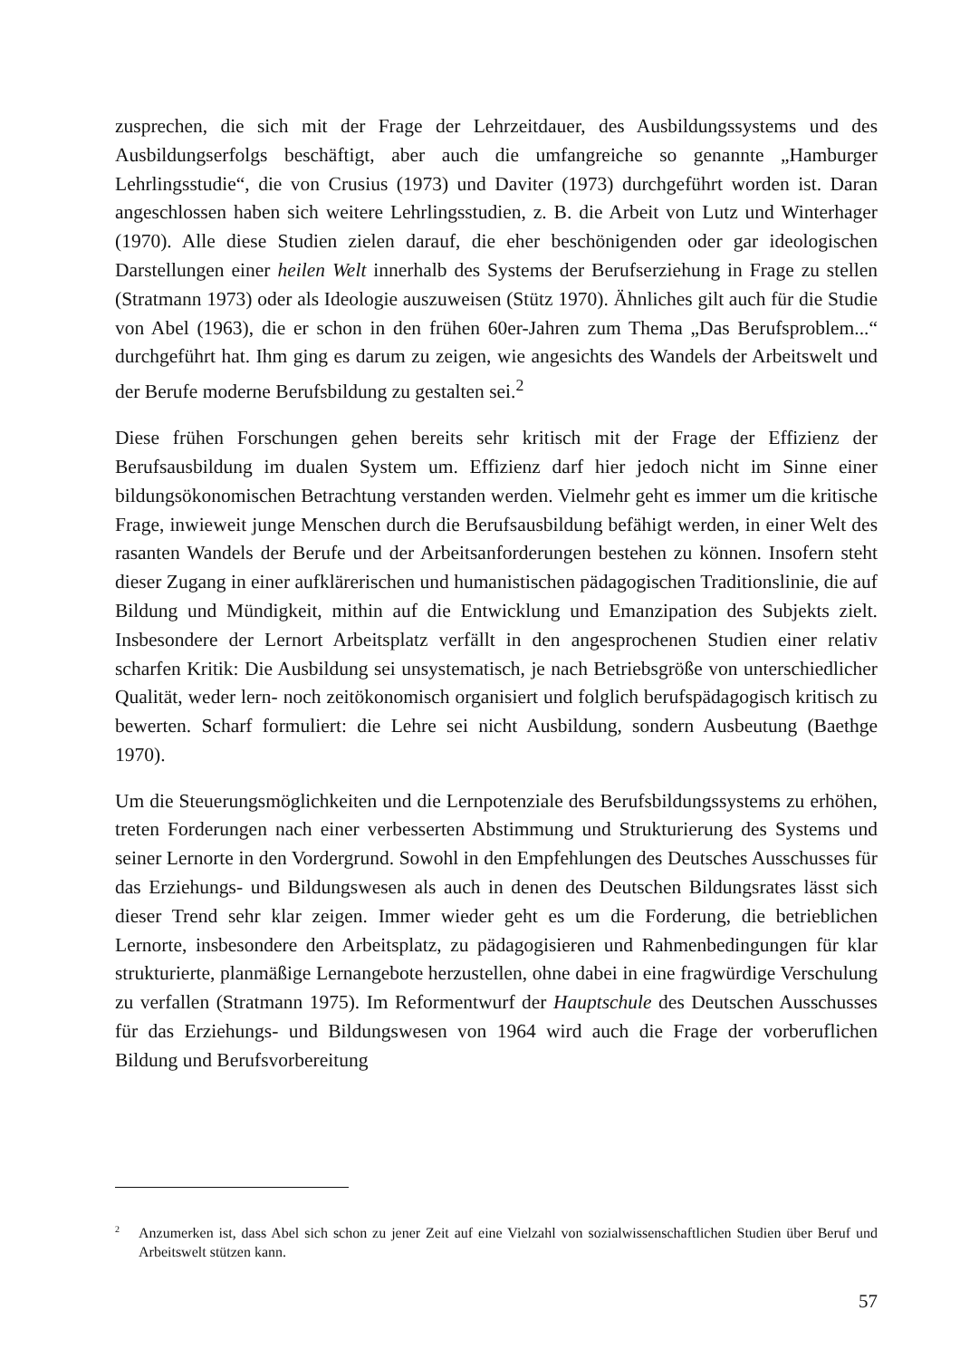zusprechen, die sich mit der Frage der Lehrzeitdauer, des Ausbildungssystems und des Ausbildungserfolgs beschäftigt, aber auch die umfangreiche so genannte „Hamburger Lehrlingsstudie“, die von Crusius (1973) und Daviter (1973) durchgeführt worden ist. Daran angeschlossen haben sich weitere Lehrlingsstudien, z. B. die Arbeit von Lutz und Winterhager (1970). Alle diese Studien zielen darauf, die eher beschönigenden oder gar ideologischen Darstellungen einer heilen Welt innerhalb des Systems der Berufserziehung in Frage zu stellen (Stratmann 1973) oder als Ideologie auszuweisen (Stütz 1970). Ähnliches gilt auch für die Studie von Abel (1963), die er schon in den frühen 60er-Jahren zum Thema „Das Berufsproblem...“ durchgeführt hat. Ihm ging es darum zu zeigen, wie angesichts des Wandels der Arbeitswelt und der Berufe moderne Berufsbildung zu gestalten sei.<sup>2</sup>
Diese frühen Forschungen gehen bereits sehr kritisch mit der Frage der Effizienz der Berufsausbildung im dualen System um. Effizienz darf hier jedoch nicht im Sinne einer bildungsökonomischen Betrachtung verstanden werden. Vielmehr geht es immer um die kritische Frage, inwieweit junge Menschen durch die Berufsausbildung befähigt werden, in einer Welt des rasanten Wandels der Berufe und der Arbeitsanforderungen bestehen zu können. Insofern steht dieser Zugang in einer aufklärerischen und humanistischen pädagogischen Traditionslinie, die auf Bildung und Mündigkeit, mithin auf die Entwicklung und Emanzipation des Subjekts zielt. Insbesondere der Lernort Arbeitsplatz verfällt in den angesprochenen Studien einer relativ scharfen Kritik: Die Ausbildung sei unsystematisch, je nach Betriebsgröße von unterschiedlicher Qualität, weder lern- noch zeitökonomisch organisiert und folglich berufspädagogisch kritisch zu bewerten. Scharf formuliert: die Lehre sei nicht Ausbildung, sondern Ausbeutung (Baethge 1970).
Um die Steuerungsmöglichkeiten und die Lernpotenziale des Berufsbildungssystems zu erhöhen, treten Forderungen nach einer verbesserten Abstimmung und Strukturierung des Systems und seiner Lernorte in den Vordergrund. Sowohl in den Empfehlungen des Deutsches Ausschusses für das Erziehungs- und Bildungswesen als auch in denen des Deutschen Bildungsrates lässt sich dieser Trend sehr klar zeigen. Immer wieder geht es um die Forderung, die betrieblichen Lernorte, insbesondere den Arbeitsplatz, zu pädagogisieren und Rahmenbedingungen für klar strukturierte, planmäßige Lernangebote herzustellen, ohne dabei in eine fragwürdige Verschulung zu verfallen (Stratmann 1975). Im Reformentwurf der Hauptschule des Deutschen Ausschusses für das Erziehungs- und Bildungswesen von 1964 wird auch die Frage der vorberuflichen Bildung und Berufsvorbereitung
<sup>2</sup> Anzumerken ist, dass Abel sich schon zu jener Zeit auf eine Vielzahl von sozialwissenschaftlichen Studien über Beruf und Arbeitswelt stützen kann.
57